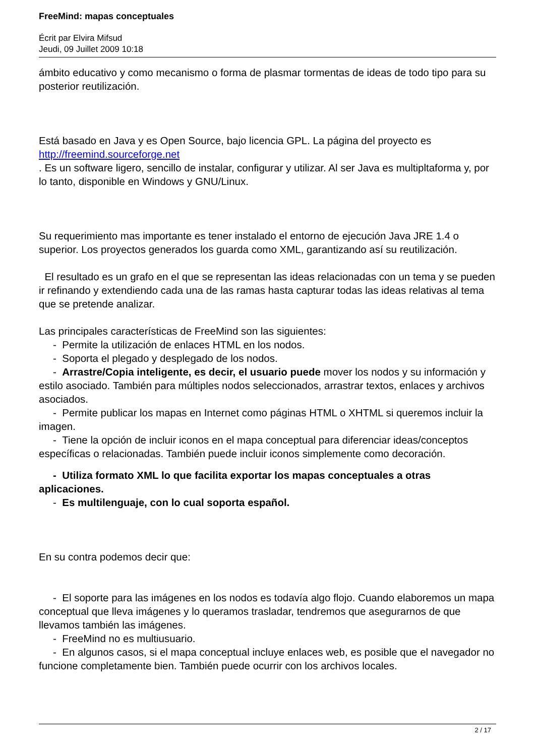FreeMind: mapas conceptuales
Écrit par Elvira Mifsud
Jeudi, 09 Juillet 2009 10:18
ámbito educativo y como mecanismo o forma de plasmar tormentas de ideas de todo tipo para su posterior reutilización.
Está basado en Java y es Open Source, bajo licencia GPL. La página del proyecto es http://freemind.sourceforge.net
. Es un software ligero, sencillo de instalar, configurar y utilizar. Al ser Java es multipltaforma y, por lo tanto, disponible en Windows y GNU/Linux.
Su requerimiento mas importante es tener instalado el entorno de ejecución Java JRE 1.4 o superior. Los proyectos generados los guarda como XML, garantizando así su reutilización.
El resultado es un grafo en el que se representan las ideas relacionadas con un tema y se pueden ir refinando y extendiendo cada una de las ramas hasta capturar todas las ideas relativas al tema que se pretende analizar.
Las principales características de FreeMind son las siguientes:
- Permite la utilización de enlaces HTML en los nodos.
- Soporta el plegado y desplegado de los nodos.
- Arrastre/Copia inteligente, es decir, el usuario puede mover los nodos y su información y estilo asociado. También para múltiples nodos seleccionados, arrastrar textos, enlaces y archivos asociados.
- Permite publicar los mapas en Internet como páginas HTML o XHTML si queremos incluir la imagen.
- Tiene la opción de incluir iconos en el mapa conceptual para diferenciar ideas/conceptos específicas o relacionadas. También puede incluir iconos simplemente como decoración.
- Utiliza formato XML lo que facilita exportar los mapas conceptuales a otras aplicaciones.
- Es multilenguaje, con lo cual soporta español.
En su contra podemos decir que:
- El soporte para las imágenes en los nodos es todavía algo flojo. Cuando elaboremos un mapa conceptual que lleva imágenes y lo queramos trasladar, tendremos que asegurarnos de que llevamos también las imágenes.
- FreeMind no es multiusuario.
- En algunos casos, si el mapa conceptual incluye enlaces web, es posible que el navegador no funcione completamente bien. También puede ocurrir con los archivos locales.
2 / 17